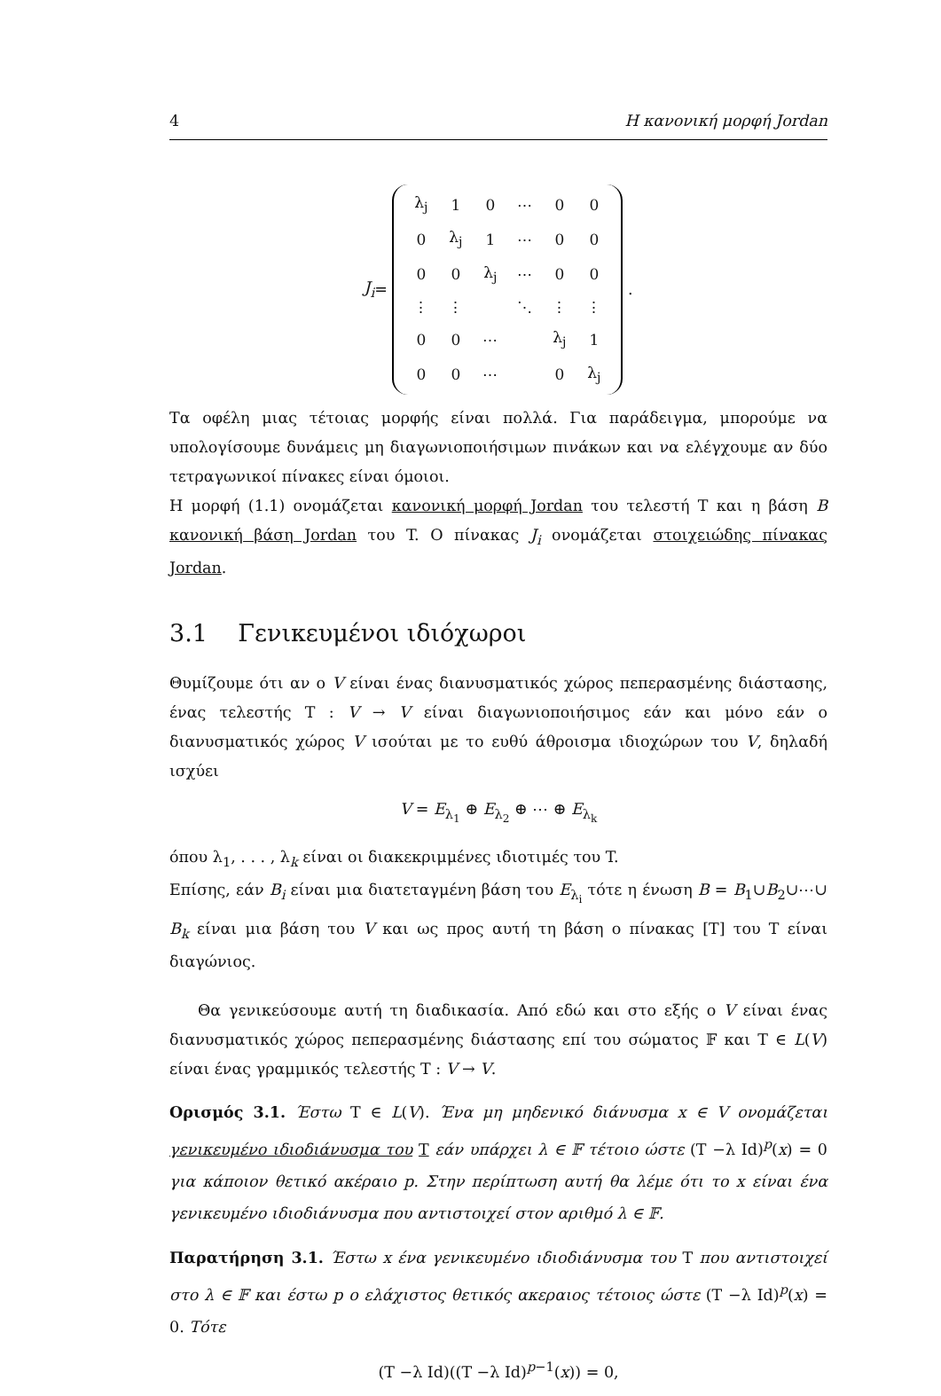4 Η κανονική μορφή Jordan
J<sub>i</sub> =
| λ<sub>j</sub> | 1 | 0 | ⋯ | 0 | 0 |
| 0 | λ<sub>j</sub> | 1 | ⋯ | 0 | 0 |
| 0 | 0 | λ<sub>j</sub> | ⋯ | 0 | 0 |
| ⋮ | ⋮ | | ⋱ | ⋮ | ⋮ |
| 0 | 0 | ⋯ | | λ<sub>j</sub> | 1 |
| 0 | 0 | ⋯ | | 0 | λ<sub>j</sub> |
.
Τα οφέλη μιας τέτοιας μορφής είναι πολλά. Για παράδειγμα, μπορούμε να υπολογίσουμε δυνάμεις μη διαγωνιοποιήσιμων πινάκων και να ελέγχουμε αν δύο τετραγωνικοί πίνακες είναι όμοιοι.
Η μορφή (1.1) ονομάζεται κανονική μορφή Jordan του τελεστή T και η βάση B κανονική βάση Jordan του T. Ο πίνακας J<sub>i</sub> ονομάζεται στοιχειώδης πίνακας Jordan.
3.1 Γενικευμένοι ιδιόχωροι
Θυμίζουμε ότι αν ο V είναι ένας διανυσματικός χώρος πεπερασμένης διάστασης, ένας τελεστής T : V → V είναι διαγωνιοποιήσιμος εάν και μόνο εάν ο διανυσματικός χώρος V ισούται με το ευθύ άθροισμα ιδιοχώρων του V, δηλαδή ισχύει
V = E<sub>λ<sub>1</sub></sub> ⊕ E<sub>λ<sub>2</sub></sub> ⊕ ⋯ ⊕ E<sub>λ<sub>k</sub></sub>
όπου λ<sub>1</sub>, . . . , λ<sub>k</sub> είναι οι διακεκριμμένες ιδιοτιμές του T.
Επίσης, εάν B<sub>i</sub> είναι μια διατεταγμένη βάση του E<sub>λ<sub>i</sub></sub> τότε η ένωση B = B<sub>1</sub>∪B<sub>2</sub>∪⋯∪ B<sub>k</sub> είναι μια βάση του V και ως προς αυτή τη βάση ο πίνακας [T] του T είναι διαγώνιος.
Θα γενικεύσουμε αυτή τη διαδικασία. Από εδώ και στο εξής ο V είναι ένας διανυσματικός χώρος πεπερασμένης διάστασης επί του σώματος 𝔽 και T ∈ L(V) είναι ένας γραμμικός τελεστής T : V → V.
Ορισμός 3.1. Έστω T ∈ L(V). Ένα μη μηδενικό διάνυσμα x ∈ V ονομάζεται γενικευμένο ιδιοδιάνυσμα του T εάν υπάρχει λ ∈ 𝔽 τέτοιο ώστε (T −λ Id)<sup>p</sup>(x) = 0 για κάποιον θετικό ακέραιο p. Στην περίπτωση αυτή θα λέμε ότι το x είναι ένα γενικευμένο ιδιοδιάνυσμα που αντιστοιχεί στον αριθμό λ ∈ 𝔽.
Παρατήρηση 3.1. Έστω x ένα γενικευμένο ιδιοδιάνυσμα του T που αντιστοιχεί στο λ ∈ 𝔽 και έστω p ο ελάχιστος θετικός ακεραιος τέτοιος ώστε (T −λ Id)<sup>p</sup>(x) = 0. Τότε
(T −λ Id)((T −λ Id)<sup>p−1</sup>(x)) = 0,